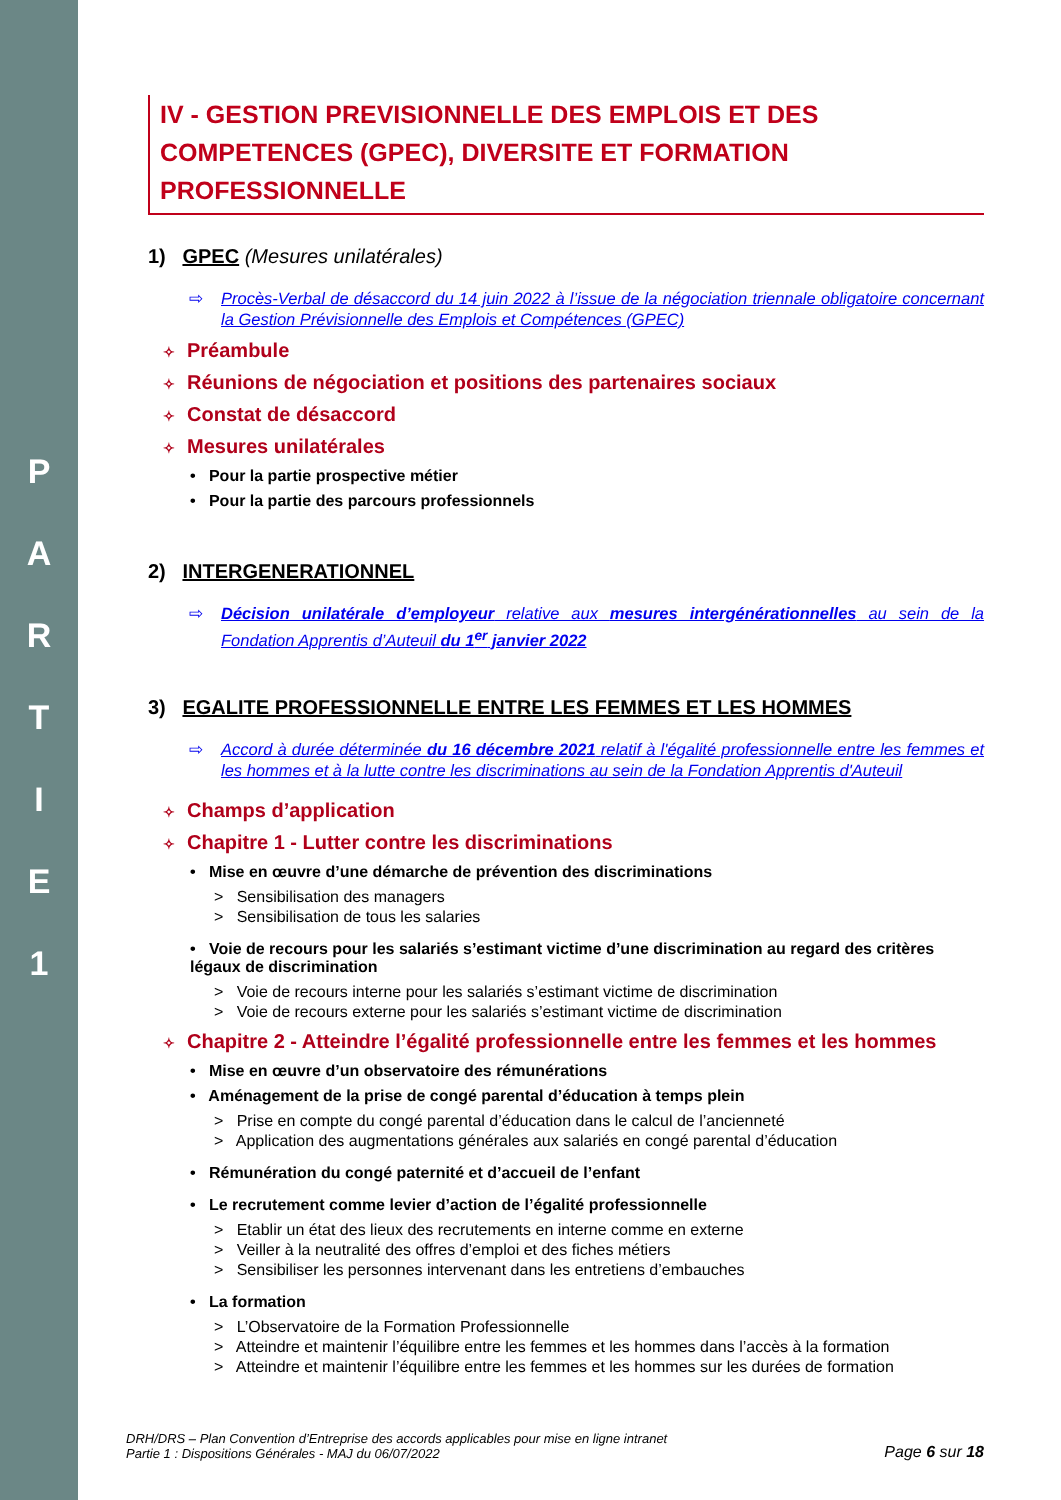P
A
R
T
I
E
1
IV - GESTION PREVISIONNELLE DES EMPLOIS ET DES COMPETENCES (GPEC), DIVERSITE ET FORMATION PROFESSIONNELLE
1) GPEC (Mesures unilatérales)
⇨ Procès-Verbal de désaccord du 14 juin 2022 à l’issue de la négociation triennale obligatoire concernant la Gestion Prévisionnelle des Emplois et Compétences (GPEC)
✧ Préambule
✧ Réunions de négociation et positions des partenaires sociaux
✧ Constat de désaccord
✧ Mesures unilatérales
• Pour la partie prospective métier
• Pour la partie des parcours professionnels
2) INTERGENERATIONNEL
⇨ Décision unilatérale d’employeur relative aux mesures intergénérationnelles au sein de la Fondation Apprentis d’Auteuil du 1<sup>er</sup> janvier 2022
3) EGALITE PROFESSIONNELLE ENTRE LES FEMMES ET LES HOMMES
⇨ Accord à durée déterminée du 16 décembre 2021 relatif à l'égalité professionnelle entre les femmes et les hommes et à la lutte contre les discriminations au sein de la Fondation Apprentis d'Auteuil
✧ Champs d’application
✧ Chapitre 1 - Lutter contre les discriminations
• Mise en œuvre d’une démarche de prévention des discriminations
> Sensibilisation des managers
> Sensibilisation de tous les salaries
• Voie de recours pour les salariés s’estimant victime d’une discrimination au regard des critères légaux de discrimination
> Voie de recours interne pour les salariés s’estimant victime de discrimination
> Voie de recours externe pour les salariés s’estimant victime de discrimination
✧ Chapitre 2 - Atteindre l’égalité professionnelle entre les femmes et les hommes
• Mise en œuvre d’un observatoire des rémunérations
• Aménagement de la prise de congé parental d’éducation à temps plein
> Prise en compte du congé parental d’éducation dans le calcul de l’ancienneté
> Application des augmentations générales aux salariés en congé parental d’éducation
• Rémunération du congé paternité et d’accueil de l’enfant
• Le recrutement comme levier d’action de l’égalité professionnelle
> Etablir un état des lieux des recrutements en interne comme en externe
> Veiller à la neutralité des offres d’emploi et des fiches métiers
> Sensibiliser les personnes intervenant dans les entretiens d’embauches
• La formation
> L’Observatoire de la Formation Professionnelle
> Atteindre et maintenir l’équilibre entre les femmes et les hommes dans l’accès à la formation
> Atteindre et maintenir l’équilibre entre les femmes et les hommes sur les durées de formation
DRH/DRS – Plan Convention d’Entreprise des accords applicables pour mise en ligne intranet
Partie 1 : Dispositions Générales - MAJ du 06/07/2022
Page 6 sur 18